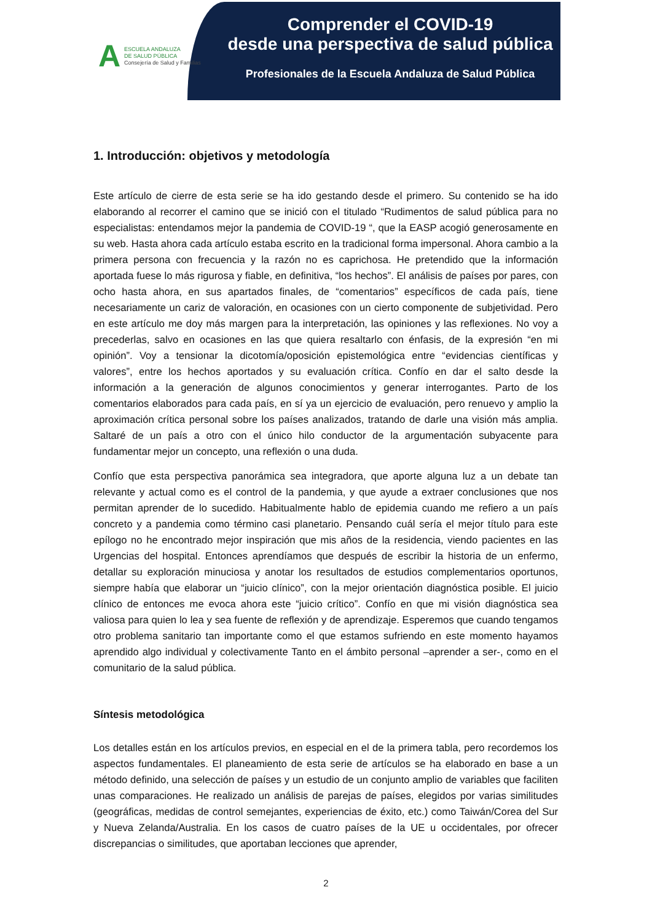A
ESCUELA ANDALUZA
DE SALUD PÚBLICA
Consejería de Salud y Familias
Comprender el COVID-19
desde una perspectiva de salud pública
Profesionales de la Escuela Andaluza de Salud Pública
1. Introducción: objetivos y metodología
Este artículo de cierre de esta serie se ha ido gestando desde el primero. Su contenido se ha ido elaborando al recorrer el camino que se inició con el titulado “Rudimentos de salud pública para no especialistas: entendamos mejor la pandemia de COVID-19 “, que la EASP acogió generosamente en su web. Hasta ahora cada artículo estaba escrito en la tradicional forma impersonal. Ahora cambio a la primera persona con frecuencia y la razón no es caprichosa. He pretendido que la información aportada fuese lo más rigurosa y fiable, en definitiva, “los hechos”. El análisis de países por pares, con ocho hasta ahora, en sus apartados finales, de “comentarios” específicos de cada país, tiene necesariamente un cariz de valoración, en ocasiones con un cierto componente de subjetividad. Pero en este artículo me doy más margen para la interpretación, las opiniones y las reflexiones. No voy a precederlas, salvo en ocasiones en las que quiera resaltarlo con énfasis, de la expresión “en mi opinión”. Voy a tensionar la dicotomía/oposición epistemológica entre “evidencias científicas y valores”, entre los hechos aportados y su evaluación crítica. Confío en dar el salto desde la información a la generación de algunos conocimientos y generar interrogantes. Parto de los comentarios elaborados para cada país, en sí ya un ejercicio de evaluación, pero renuevo y amplio la aproximación crítica personal sobre los países analizados, tratando de darle una visión más amplia. Saltaré de un país a otro con el único hilo conductor de la argumentación subyacente para fundamentar mejor un concepto, una reflexión o una duda.
Confío que esta perspectiva panorámica sea integradora, que aporte alguna luz a un debate tan relevante y actual como es el control de la pandemia, y que ayude a extraer conclusiones que nos permitan aprender de lo sucedido. Habitualmente hablo de epidemia cuando me refiero a un país concreto y a pandemia como término casi planetario. Pensando cuál sería el mejor título para este epílogo no he encontrado mejor inspiración que mis años de la residencia, viendo pacientes en las Urgencias del hospital. Entonces aprendíamos que después de escribir la historia de un enfermo, detallar su exploración minuciosa y anotar los resultados de estudios complementarios oportunos, siempre había que elaborar un “juicio clínico”, con la mejor orientación diagnóstica posible. El juicio clínico de entonces me evoca ahora este “juicio crítico”. Confío en que mi visión diagnóstica sea valiosa para quien lo lea y sea fuente de reflexión y de aprendizaje. Esperemos que cuando tengamos otro problema sanitario tan importante como el que estamos sufriendo en este momento hayamos aprendido algo individual y colectivamente Tanto en el ámbito personal –aprender a ser-, como en el comunitario de la salud pública.
Síntesis metodológica
Los detalles están en los artículos previos, en especial en el de la primera tabla, pero recordemos los aspectos fundamentales. El planeamiento de esta serie de artículos se ha elaborado en base a un método definido, una selección de países y un estudio de un conjunto amplio de variables que faciliten unas comparaciones. He realizado un análisis de parejas de países, elegidos por varias similitudes (geográficas, medidas de control semejantes, experiencias de éxito, etc.) como Taiwán/Corea del Sur y Nueva Zelanda/Australia. En los casos de cuatro países de la UE u occidentales, por ofrecer discrepancias o similitudes, que aportaban lecciones que aprender,
2